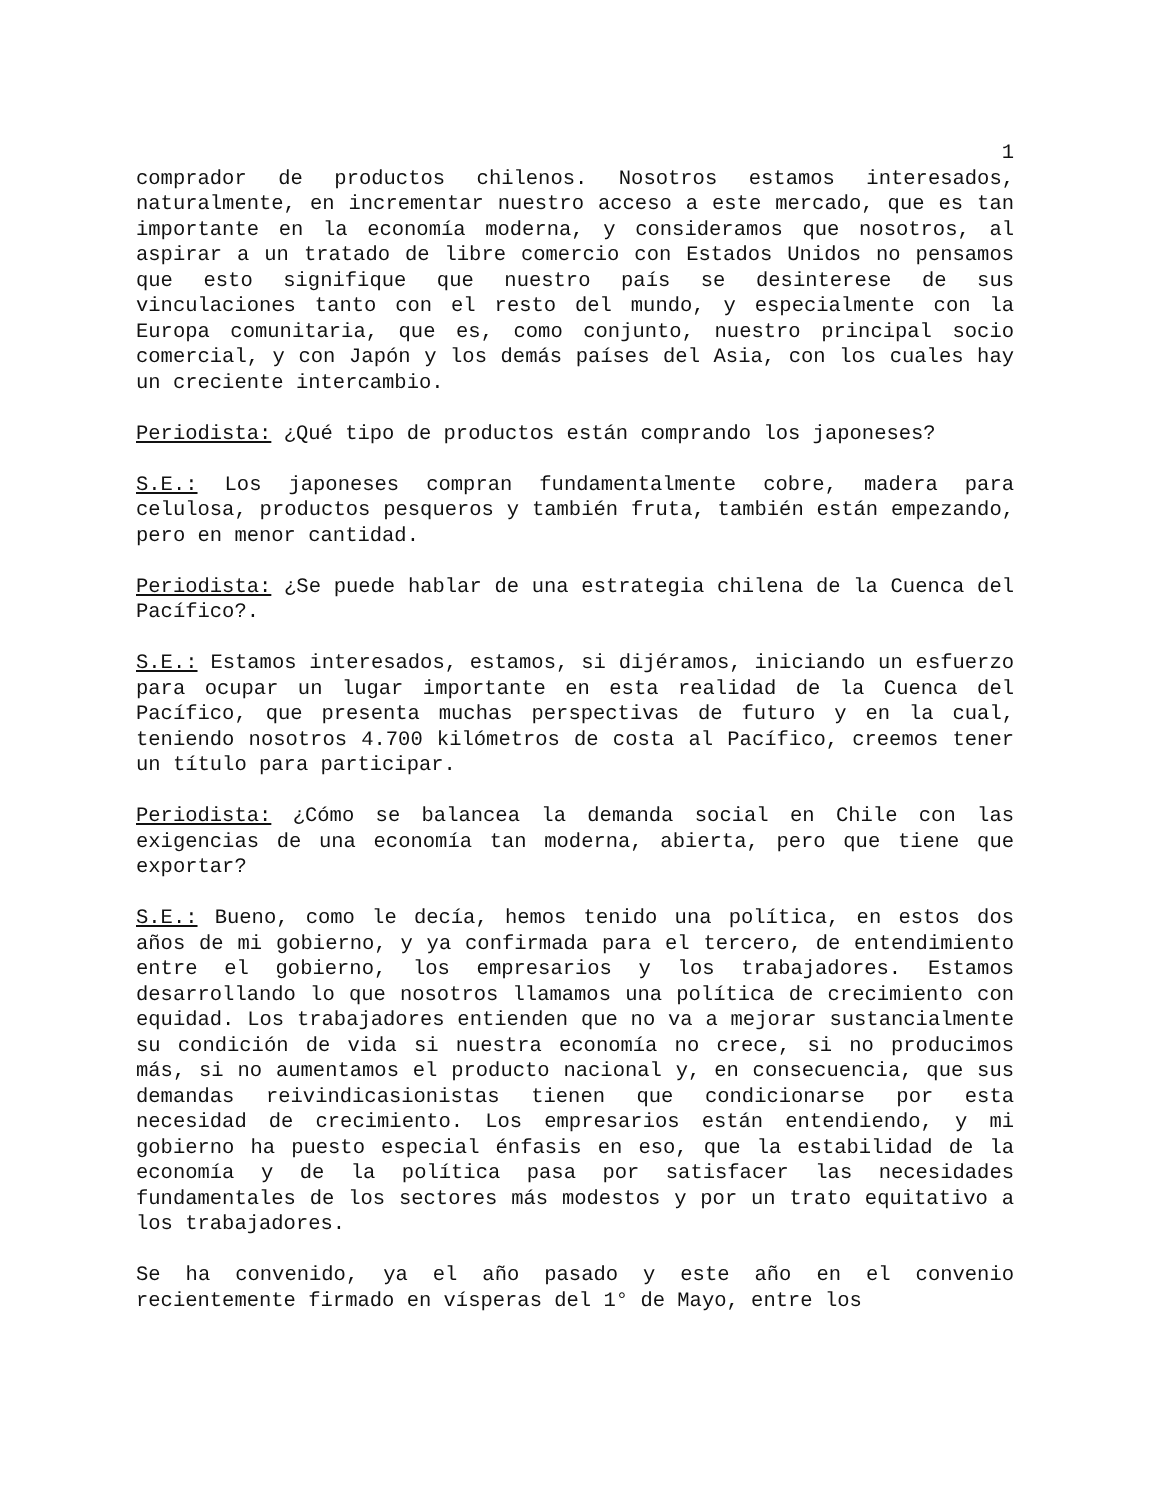1
comprador de productos chilenos. Nosotros estamos interesados, naturalmente, en incrementar nuestro acceso a este mercado, que es tan importante en la economía moderna, y consideramos que nosotros, al aspirar a un tratado de libre comercio con Estados Unidos no pensamos que esto signifique que nuestro país se desinterese de sus vinculaciones tanto con el resto del mundo, y especialmente con la Europa comunitaria, que es, como conjunto, nuestro principal socio comercial, y con Japón y los demás países del Asia, con los cuales hay un creciente intercambio.
Periodista: ¿Qué tipo de productos están comprando los japoneses?
S.E.: Los japoneses compran fundamentalmente cobre, madera para celulosa, productos pesqueros y también fruta, también están empezando, pero en menor cantidad.
Periodista: ¿Se puede hablar de una estrategia chilena de la Cuenca del Pacífico?.
S.E.: Estamos interesados, estamos, si dijéramos, iniciando un esfuerzo para ocupar un lugar importante en esta realidad de la Cuenca del Pacífico, que presenta muchas perspectivas de futuro y en la cual, teniendo nosotros 4.700 kilómetros de costa al Pacífico, creemos tener un título para participar.
Periodista: ¿Cómo se balancea la demanda social en Chile con las exigencias de una economía tan moderna, abierta, pero que tiene que exportar?
S.E.: Bueno, como le decía, hemos tenido una política, en estos dos años de mi gobierno, y ya confirmada para el tercero, de entendimiento entre el gobierno, los empresarios y los trabajadores. Estamos desarrollando lo que nosotros llamamos una política de crecimiento con equidad. Los trabajadores entienden que no va a mejorar sustancialmente su condición de vida si nuestra economía no crece, si no producimos más, si no aumentamos el producto nacional y, en consecuencia, que sus demandas reivindicasionistas tienen que condicionarse por esta necesidad de crecimiento. Los empresarios están entendiendo, y mi gobierno ha puesto especial énfasis en eso, que la estabilidad de la economía y de la política pasa por satisfacer las necesidades fundamentales de los sectores más modestos y por un trato equitativo a los trabajadores.
Se ha convenido, ya el año pasado y este año en el convenio recientemente firmado en vísperas del 1° de Mayo, entre los